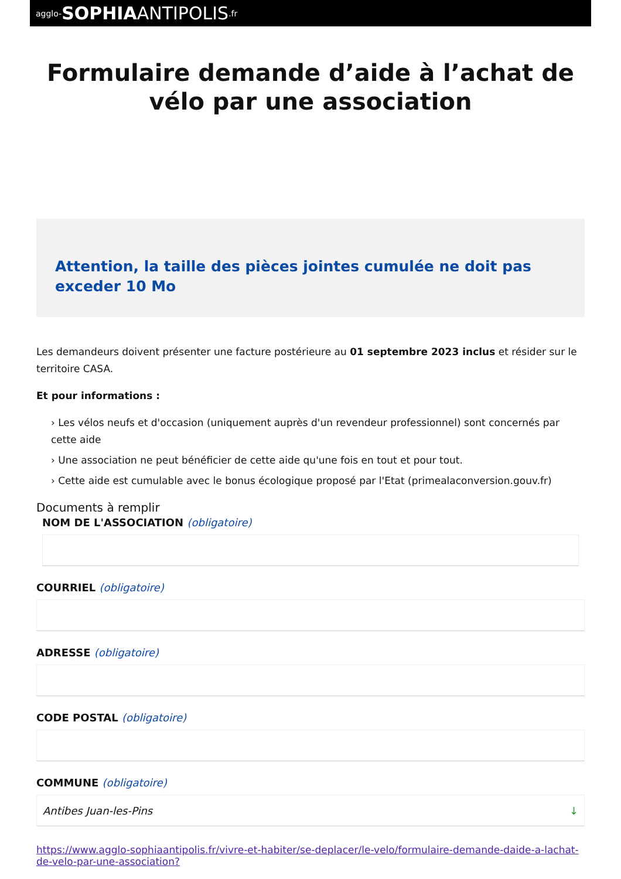agglo- SOPHIA ANTIPOLIS.fr
Formulaire demande d’aide à l’achat de vélo par une association
Attention, la taille des pièces jointes cumulée ne doit pas exceder 10 Mo
Les demandeurs doivent présenter une facture postérieure au 01 septembre 2023 inclus et résider sur le territoire CASA.
Et pour informations :
› Les vélos neufs et d'occasion (uniquement auprès d'un revendeur professionnel) sont concernés par cette aide
› Une association ne peut bénéficier de cette aide qu'une fois en tout et pour tout.
› Cette aide est cumulable avec le bonus écologique proposé par l'Etat (primealaconversion.gouv.fr)
Documents à remplir
NOM DE L'ASSOCIATION (obligatoire)
COURRIEL (obligatoire)
ADRESSE (obligatoire)
CODE POSTAL (obligatoire)
COMMUNE (obligatoire)
Antibes Juan-les-Pins ↓
https://www.agglo-sophiaantipolis.fr/vivre-et-habiter/se-deplacer/le-velo/formulaire-demande-daide-a-lachat-de-velo-par-une-association?